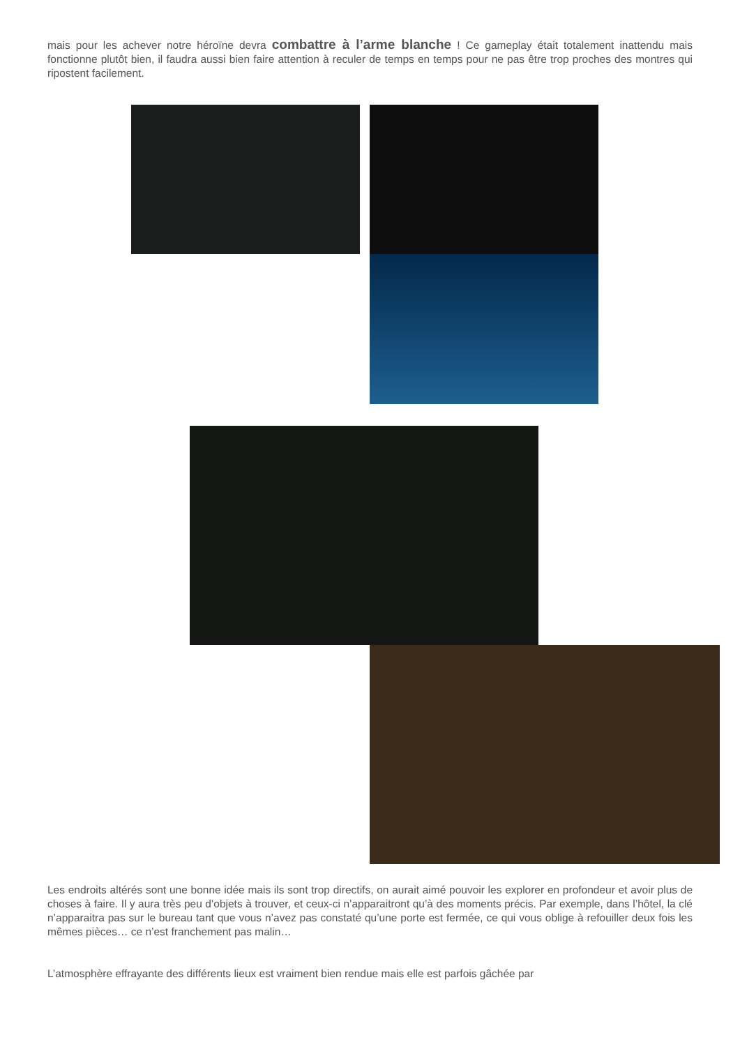mais pour les achever notre héroïne devra combattre à l’arme blanche ! Ce gameplay était totalement inattendu mais fonctionne plutôt bien, il faudra aussi bien faire attention à reculer de temps en temps pour ne pas être trop proches des montres qui ripostent facilement.
Les endroits altérés sont une bonne idée mais ils sont trop directifs, on aurait aimé pouvoir les explorer en profondeur et avoir plus de choses à faire. Il y aura très peu d’objets à trouver, et ceux-ci n’apparaitront qu’à des moments précis. Par exemple, dans l’hôtel, la clé n’apparaitra pas sur le bureau tant que vous n’avez pas constaté qu’une porte est fermée, ce qui vous oblige à refouiller deux fois les mêmes pièces… ce n’est franchement pas malin…
L’atmosphère effrayante des différents lieux est vraiment bien rendue mais elle est parfois gâchée par